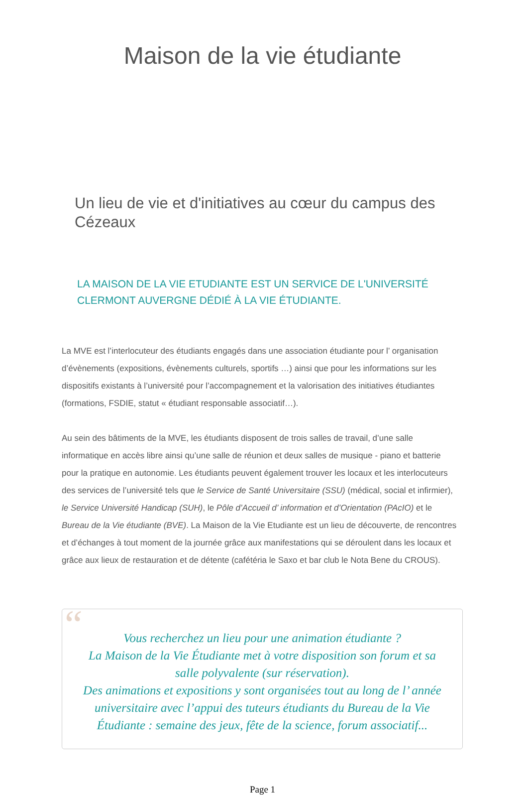Maison de la vie étudiante
Un lieu de vie et d'initiatives au cœur du campus des Cézeaux
LA MAISON DE LA VIE ETUDIANTE EST UN SERVICE DE L'UNIVERSITÉ CLERMONT AUVERGNE DÉDIÉ À LA VIE ÉTUDIANTE.
La MVE est l’interlocuteur des étudiants engagés dans une association étudiante pour l’ organisation d’évènements (expositions, évènements culturels, sportifs …) ainsi que pour les informations sur les dispositifs existants à l’université pour l’accompagnement et la valorisation des initiatives étudiantes (formations, FSDIE, statut « étudiant responsable associatif…).
Au sein des bâtiments de la MVE, les étudiants disposent de trois salles de travail, d’une salle informatique en accès libre ainsi qu’une salle de réunion et deux salles de musique - piano et batterie pour la pratique en autonomie. Les étudiants peuvent également trouver les locaux et les interlocuteurs des services de l’université tels que le Service de Santé Universitaire (SSU) (médical, social et infirmier), le Service Université Handicap (SUH), le Pôle d’Accueil d’ information et d’Orientation (PAcIO) et le Bureau de la Vie étudiante (BVE). La Maison de la Vie Etudiante est un lieu de découverte, de rencontres et d’échanges à tout moment de la journée grâce aux manifestations qui se déroulent dans les locaux et grâce aux lieux de restauration et de détente (cafétéria le Saxo et bar club le Nota Bene du CROUS).
“
Vous recherchez un lieu pour une animation étudiante ?
La Maison de la Vie Étudiante met à votre disposition son forum et sa salle polyvalente (sur réservation).
Des animations et expositions y sont organisées tout au long de l’ année universitaire avec l’appui des tuteurs étudiants du Bureau de la Vie Étudiante : semaine des jeux, fête de la science, forum associatif...
Page 1